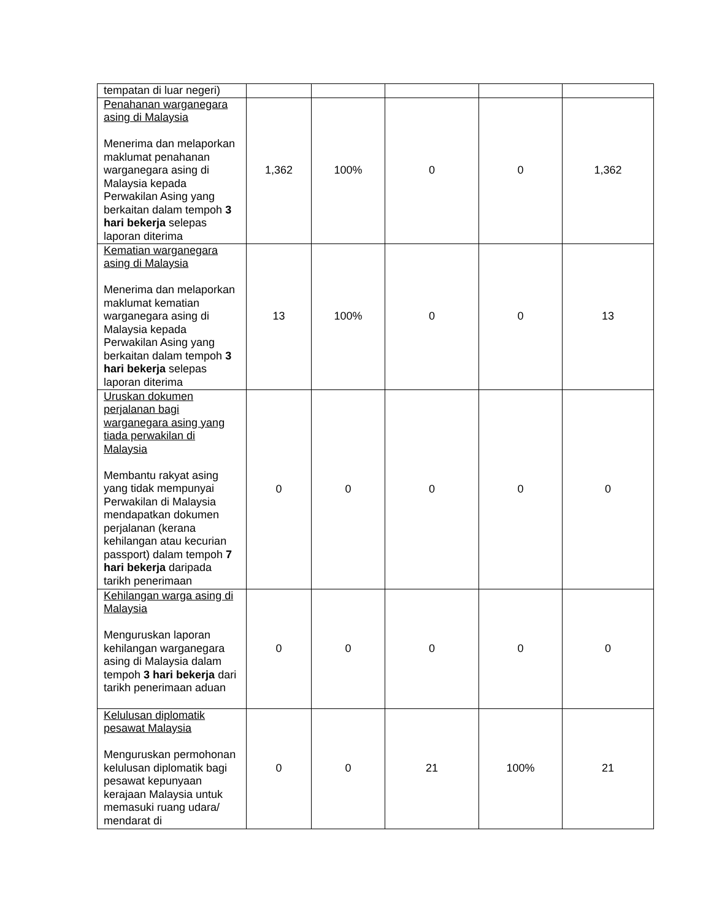| tempatan di luar negeri) | | | | | |
| Penahanan warganegara asing di Malaysia Menerima dan melaporkan maklumat penahanan warganegara asing di Malaysia kepada Perwakilan Asing yang berkaitan dalam tempoh 3 hari bekerja selepas laporan diterima | 1,362 | 100% | 0 | 0 | 1,362 |
| Kematian warganegara asing di Malaysia Menerima dan melaporkan maklumat kematian warganegara asing di Malaysia kepada Perwakilan Asing yang berkaitan dalam tempoh 3 hari bekerja selepas laporan diterima | 13 | 100% | 0 | 0 | 13 |
| Uruskan dokumen perjalanan bagi warganegara asing yang tiada perwakilan di Malaysia Membantu rakyat asing yang tidak mempunyai Perwakilan di Malaysia mendapatkan dokumen perjalanan (kerana kehilangan atau kecurian passport) dalam tempoh 7 hari bekerja daripada tarikh penerimaan | 0 | 0 | 0 | 0 | 0 |
| Kehilangan warga asing di Malaysia Menguruskan laporan kehilangan warganegara asing di Malaysia dalam tempoh 3 hari bekerja dari tarikh penerimaan aduan | 0 | 0 | 0 | 0 | 0 |
| Kelulusan diplomatik pesawat Malaysia Menguruskan permohonan kelulusan diplomatik bagi pesawat kepunyaan kerajaan Malaysia untuk memasuki ruang udara/ mendarat di | 0 | 0 | 21 | 100% | 21 |